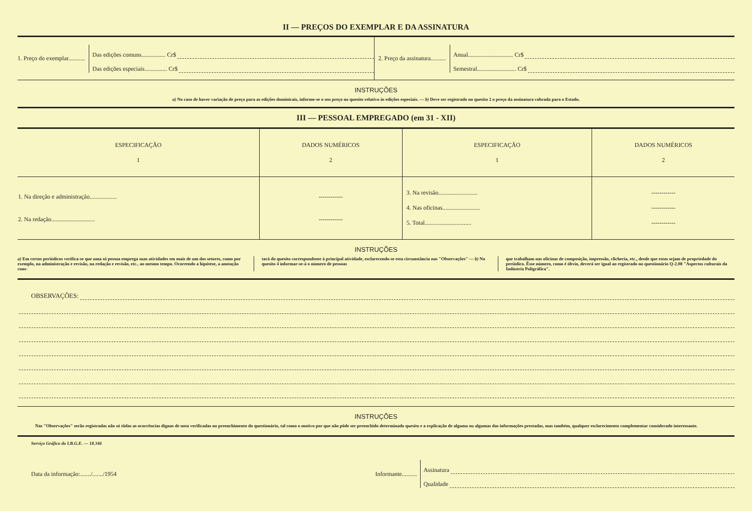II — PREÇOS DO EXEMPLAR E DA ASSINATURA
1. Preço do exemplar...........
Das edições comuns................ Cr$
Das edições especiais............... Cr$
2. Preço da assinatura..........
Anual.............................. Cr$
Semestral.......................... Cr$
INSTRUÇÕES
a) No caso de haver variação de preço para as edições dominicais, informe-se o seu preço no quesito relativo às edições especiais. — b) Deve ser registrado no quesito 2 o preço da assinatura cobrada para o Estado.
III — PESSOAL EMPREGADO (em 31 - XII)
| ESPECIFICAÇÃO 1 | DADOS NUMÉRICOS 2 | ESPECIFICAÇÃO 1 | DADOS NUMÉRICOS 2 |
| --- | --- | --- | --- |
| 1. Na direção e administração.................. 2. Na redação............................. | ------------ ------------ | 3. Na revisão.......................... 4. Nas oficinas......................... 5. Total............................... | ------------ ------------ ------------ |
INSTRUÇÕES
a) Em certos periódicos verifica-se que uma só pessoa emprega suas atividades em mais de um dos setores, como por exemplo, na administração e revisão, na redação e revisão, etc.. ao mesmo tempo. Ocorrendo a hipótese, a anotação cons-
tará do quesito correspondente à principal atividade, esclarecendo-se esta circunstância nas "Observações" — b) No quesito 4 informar-se-á o número de pessoas
que trabalham nas oficinas de composição, impressão, clicheria, etc., desde que estas sejam de propriedade do periódico. Êsse número, como é óbvio, deverá ser igual ao registrado no questionário Q-2.08 "Aspectos culturais da Indústria Poligráfica".
OBSERVAÇÕES:
INSTRUÇÕES
Nas "Observações" serão registradas não só tôdas as ocorrências dignas de nota verificadas no preenchimento do questionário, tal como o motivo por que não pôde ser preenchido determinado quesito e a explicação de alguma ou algumas das informações prestadas, mas também, qualquer esclarecimento complementar considerado interessante.
Serviço Gráfico do I.B.G.E. — 18.346
Data da informação:......./......./1954
Informante..........
Assinatura
Qualidade